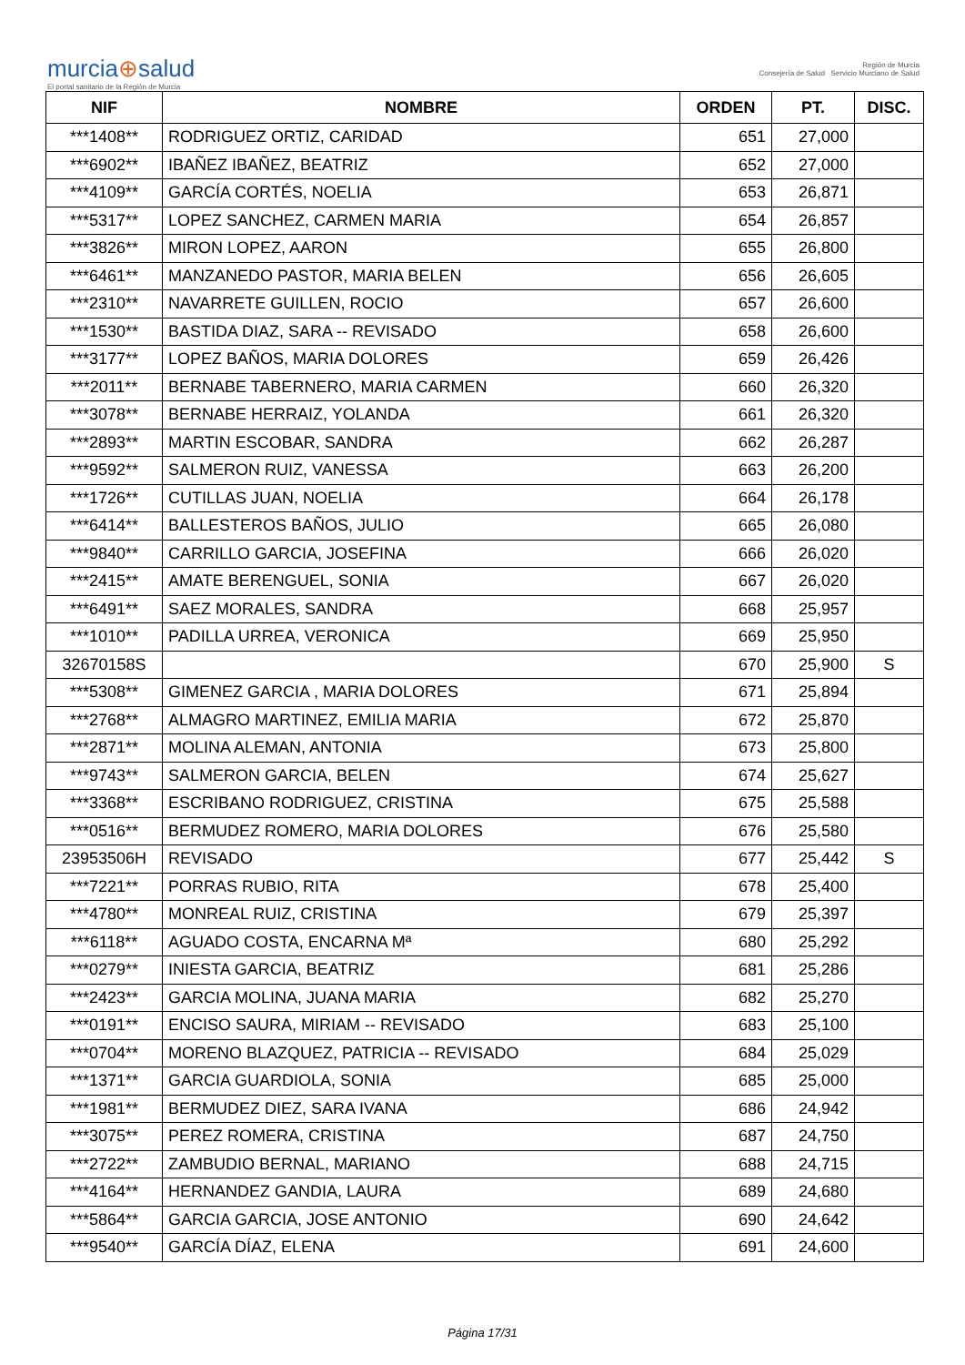murcia⊕salud
El portal sanitario de la Región de Murcia
Región de Murcia
Consejería de Salud Servicio Murciano de Salud
| NIF | NOMBRE | ORDEN | PT. | DISC. |
| --- | --- | --- | --- | --- |
| ***1408** | RODRIGUEZ ORTIZ, CARIDAD | 651 | 27,000 | |
| ***6902** | IBAÑEZ IBAÑEZ, BEATRIZ | 652 | 27,000 | |
| ***4109** | GARCÍA CORTÉS, NOELIA | 653 | 26,871 | |
| ***5317** | LOPEZ SANCHEZ, CARMEN MARIA | 654 | 26,857 | |
| ***3826** | MIRON LOPEZ, AARON | 655 | 26,800 | |
| ***6461** | MANZANEDO PASTOR, MARIA BELEN | 656 | 26,605 | |
| ***2310** | NAVARRETE GUILLEN, ROCIO | 657 | 26,600 | |
| ***1530** | BASTIDA DIAZ, SARA -- REVISADO | 658 | 26,600 | |
| ***3177** | LOPEZ BAÑOS, MARIA DOLORES | 659 | 26,426 | |
| ***2011** | BERNABE TABERNERO, MARIA CARMEN | 660 | 26,320 | |
| ***3078** | BERNABE HERRAIZ, YOLANDA | 661 | 26,320 | |
| ***2893** | MARTIN ESCOBAR, SANDRA | 662 | 26,287 | |
| ***9592** | SALMERON RUIZ, VANESSA | 663 | 26,200 | |
| ***1726** | CUTILLAS JUAN, NOELIA | 664 | 26,178 | |
| ***6414** | BALLESTEROS BAÑOS, JULIO | 665 | 26,080 | |
| ***9840** | CARRILLO GARCIA, JOSEFINA | 666 | 26,020 | |
| ***2415** | AMATE BERENGUEL, SONIA | 667 | 26,020 | |
| ***6491** | SAEZ MORALES, SANDRA | 668 | 25,957 | |
| ***1010** | PADILLA URREA, VERONICA | 669 | 25,950 | |
| 32670158S | | 670 | 25,900 | S |
| ***5308** | GIMENEZ GARCIA , MARIA DOLORES | 671 | 25,894 | |
| ***2768** | ALMAGRO MARTINEZ, EMILIA MARIA | 672 | 25,870 | |
| ***2871** | MOLINA ALEMAN, ANTONIA | 673 | 25,800 | |
| ***9743** | SALMERON GARCIA, BELEN | 674 | 25,627 | |
| ***3368** | ESCRIBANO RODRIGUEZ, CRISTINA | 675 | 25,588 | |
| ***0516** | BERMUDEZ ROMERO, MARIA DOLORES | 676 | 25,580 | |
| 23953506H | REVISADO | 677 | 25,442 | S |
| ***7221** | PORRAS RUBIO, RITA | 678 | 25,400 | |
| ***4780** | MONREAL RUIZ, CRISTINA | 679 | 25,397 | |
| ***6118** | AGUADO COSTA, ENCARNA Mª | 680 | 25,292 | |
| ***0279** | INIESTA GARCIA, BEATRIZ | 681 | 25,286 | |
| ***2423** | GARCIA MOLINA, JUANA MARIA | 682 | 25,270 | |
| ***0191** | ENCISO SAURA, MIRIAM -- REVISADO | 683 | 25,100 | |
| ***0704** | MORENO BLAZQUEZ, PATRICIA -- REVISADO | 684 | 25,029 | |
| ***1371** | GARCIA GUARDIOLA, SONIA | 685 | 25,000 | |
| ***1981** | BERMUDEZ DIEZ, SARA IVANA | 686 | 24,942 | |
| ***3075** | PEREZ ROMERA, CRISTINA | 687 | 24,750 | |
| ***2722** | ZAMBUDIO BERNAL, MARIANO | 688 | 24,715 | |
| ***4164** | HERNANDEZ GANDIA, LAURA | 689 | 24,680 | |
| ***5864** | GARCIA GARCIA, JOSE ANTONIO | 690 | 24,642 | |
| ***9540** | GARCÍA DÍAZ, ELENA | 691 | 24,600 | |
Página 17/31